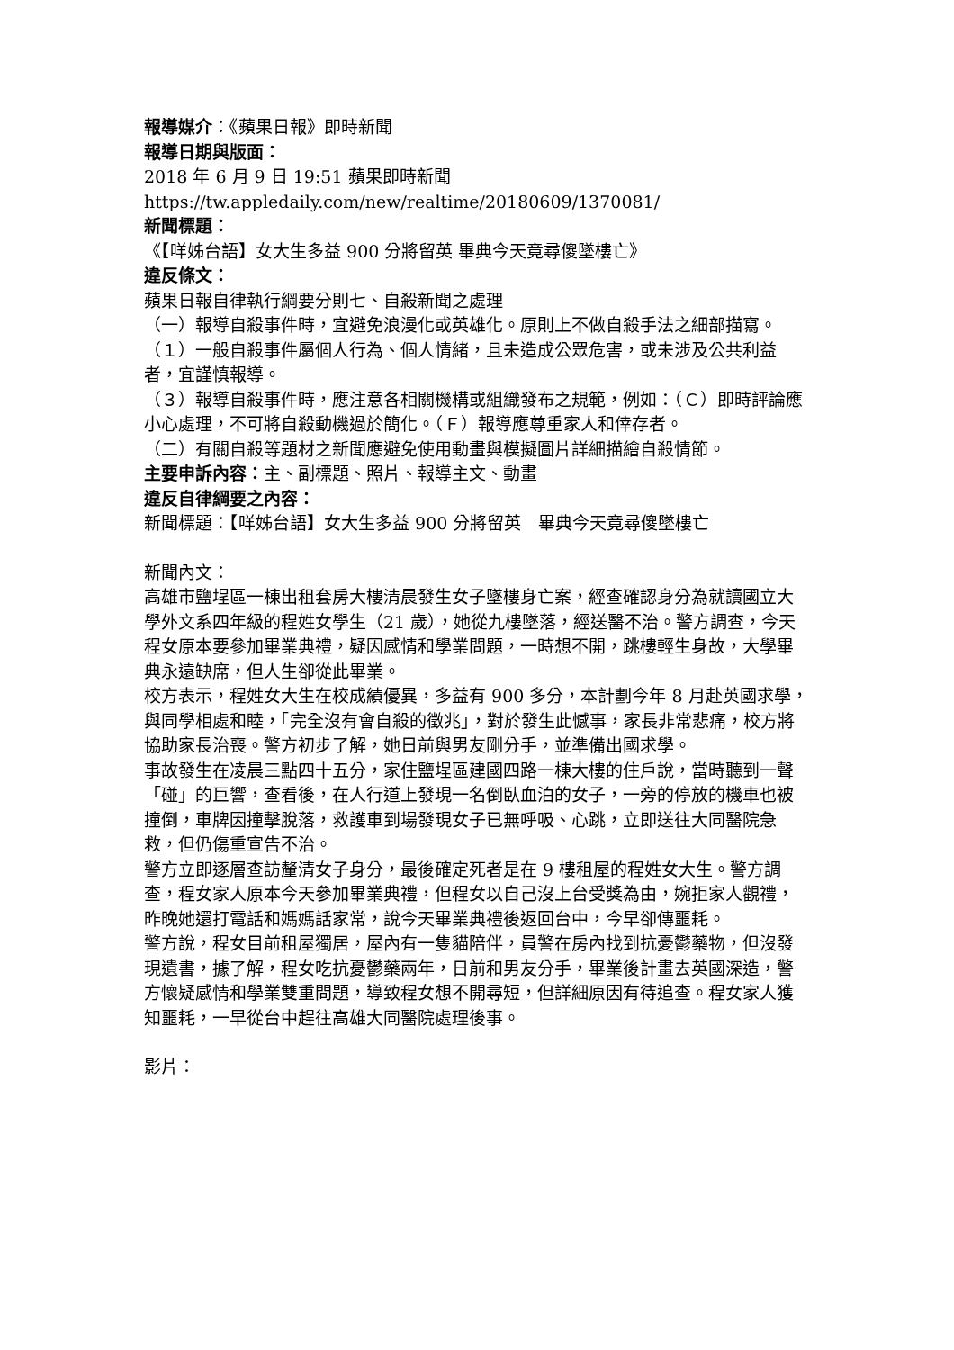報導媒介：《蘋果日報》即時新聞
報導日期與版面：
2018 年 6 月 9 日 19:51 蘋果即時新聞
https://tw.appledaily.com/new/realtime/20180609/1370081/
新聞標題：
《【咩姊台語】女大生多益 900 分將留英 畢典今天竟尋傻墜樓亡》
違反條文：
蘋果日報自律執行綱要分則七、自殺新聞之處理
（一）報導自殺事件時，宜避免浪漫化或英雄化。原則上不做自殺手法之細部描寫。
（１）一般自殺事件屬個人行為、個人情緒，且未造成公眾危害，或未涉及公共利益者，宜謹慎報導。
（３）報導自殺事件時，應注意各相關機構或組織發布之規範，例如：（Ｃ）即時評論應小心處理，不可將自殺動機過於簡化。（Ｆ）報導應尊重家人和倖存者。
（二）有關自殺等題材之新聞應避免使用動畫與模擬圖片詳細描繪自殺情節。
主要申訴內容：主、副標題、照片、報導主文、動畫
違反自律綱要之內容：
新聞標題：【咩姊台語】女大生多益 900 分將留英　畢典今天竟尋傻墜樓亡
新聞內文：
高雄市鹽埕區一棟出租套房大樓清晨發生女子墜樓身亡案，經查確認身分為就讀國立大學外文系四年級的程姓女學生（21 歲），她從九樓墜落，經送醫不治。警方調查，今天程女原本要參加畢業典禮，疑因感情和學業問題，一時想不開，跳樓輕生身故，大學畢典永遠缺席，但人生卻從此畢業。
校方表示，程姓女大生在校成績優異，多益有 900 多分，本計劃今年 8 月赴英國求學，與同學相處和睦，「完全沒有會自殺的徵兆」，對於發生此憾事，家長非常悲痛，校方將協助家長治喪。警方初步了解，她日前與男友剛分手，並準備出國求學。
事故發生在凌晨三點四十五分，家住鹽埕區建國四路一棟大樓的住戶說，當時聽到一聲「碰」的巨響，查看後，在人行道上發現一名倒臥血泊的女子，一旁的停放的機車也被撞倒，車牌因撞擊脫落，救護車到場發現女子已無呼吸、心跳，立即送往大同醫院急救，但仍傷重宣告不治。
警方立即逐層查訪釐清女子身分，最後確定死者是在 9 樓租屋的程姓女大生。警方調查，程女家人原本今天參加畢業典禮，但程女以自己沒上台受獎為由，婉拒家人觀禮，昨晚她還打電話和媽媽話家常，說今天畢業典禮後返回台中，今早卻傳噩耗。
警方說，程女目前租屋獨居，屋內有一隻貓陪伴，員警在房內找到抗憂鬱藥物，但沒發現遺書，據了解，程女吃抗憂鬱藥兩年，日前和男友分手，畢業後計畫去英國深造，警方懷疑感情和學業雙重問題，導致程女想不開尋短，但詳細原因有待追查。程女家人獲知噩耗，一早從台中趕往高雄大同醫院處理後事。
影片：